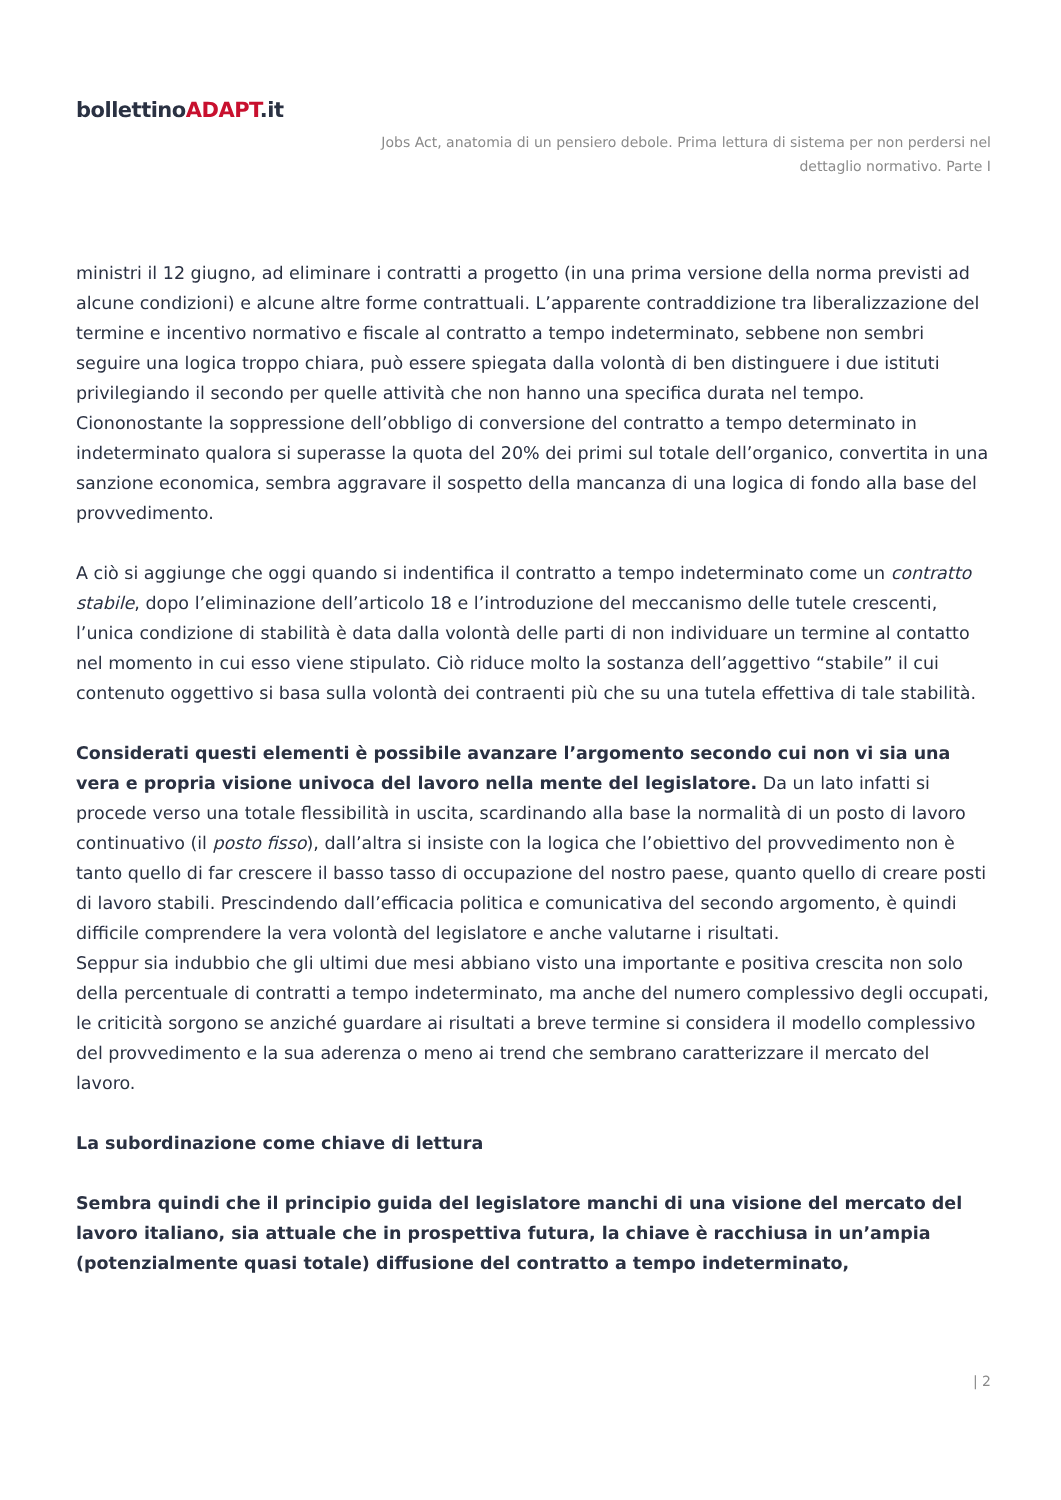bollettinoADAPT.it
Jobs Act, anatomia di un pensiero debole. Prima lettura di sistema per non perdersi nel
dettaglio normativo. Parte I
ministri il 12 giugno, ad eliminare i contratti a progetto (in una prima versione della norma previsti ad alcune condizioni) e alcune altre forme contrattuali. L’apparente contraddizione tra liberalizzazione del termine e incentivo normativo e fiscale al contratto a tempo indeterminato, sebbene non sembri seguire una logica troppo chiara, può essere spiegata dalla volontà di ben distinguere i due istituti privilegiando il secondo per quelle attività che non hanno una specifica durata nel tempo. Ciononostante la soppressione dell’obbligo di conversione del contratto a tempo determinato in indeterminato qualora si superasse la quota del 20% dei primi sul totale dell’organico, convertita in una sanzione economica, sembra aggravare il sospetto della mancanza di una logica di fondo alla base del provvedimento.
A ciò si aggiunge che oggi quando si indentifica il contratto a tempo indeterminato come un contratto stabile, dopo l’eliminazione dell’articolo 18 e l’introduzione del meccanismo delle tutele crescenti, l’unica condizione di stabilità è data dalla volontà delle parti di non individuare un termine al contatto nel momento in cui esso viene stipulato. Ciò riduce molto la sostanza dell’aggettivo “stabile” il cui contenuto oggettivo si basa sulla volontà dei contraenti più che su una tutela effettiva di tale stabilità.
Considerati questi elementi è possibile avanzare l’argomento secondo cui non vi sia una vera e propria visione univoca del lavoro nella mente del legislatore. Da un lato infatti si procede verso una totale flessibilità in uscita, scardinando alla base la normalità di un posto di lavoro continuativo (il posto fisso), dall’altra si insiste con la logica che l’obiettivo del provvedimento non è tanto quello di far crescere il basso tasso di occupazione del nostro paese, quanto quello di creare posti di lavoro stabili. Prescindendo dall’efficacia politica e comunicativa del secondo argomento, è quindi difficile comprendere la vera volontà del legislatore e anche valutarne i risultati.
Seppur sia indubbio che gli ultimi due mesi abbiano visto una importante e positiva crescita non solo della percentuale di contratti a tempo indeterminato, ma anche del numero complessivo degli occupati, le criticità sorgono se anziché guardare ai risultati a breve termine si considera il modello complessivo del provvedimento e la sua aderenza o meno ai trend che sembrano caratterizzare il mercato del lavoro.
La subordinazione come chiave di lettura
Sembra quindi che il principio guida del legislatore manchi di una visione del mercato del lavoro italiano, sia attuale che in prospettiva futura, la chiave è racchiusa in un’ampia (potenzialmente quasi totale) diffusione del contratto a tempo indeterminato,
| 2